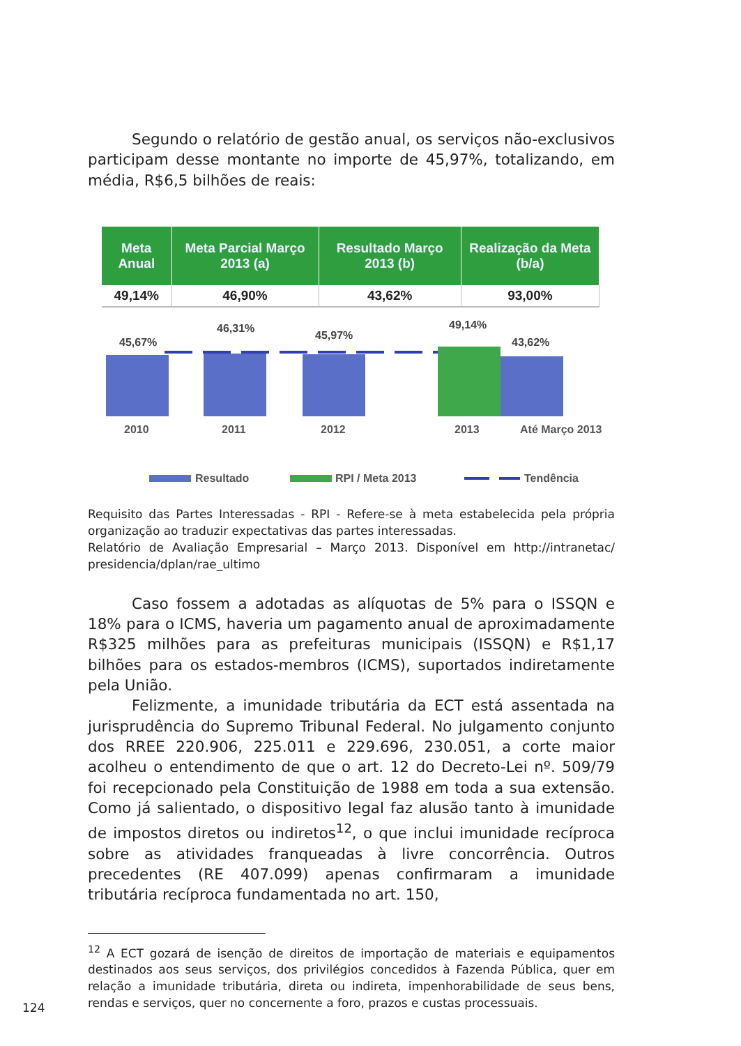Segundo o relatório de gestão anual, os serviços não-exclusivos participam desse montante no importe de 45,97%, totalizando, em média, R$6,5 bilhões de reais:
| Meta Anual | Meta Parcial Março 2013 (a) | Resultado Março 2013 (b) | Realização da Meta (b/a) |
| --- | --- | --- | --- |
| 49,14% | 46,90% | 43,62% | 93,00% |
45,67%
46,31%
45,97%
49,14%
43,62%
2010
2011
2012
2013
Até Março 2013
Resultado
RPI / Meta 2013
Tendência
Requisito das Partes Interessadas - RPI - Refere-se à meta estabelecida pela própria organização ao traduzir expectativas das partes interessadas.
Relatório de Avaliação Empresarial – Março 2013. Disponível em http://intranetac/ presidencia/dplan/rae_ultimo
Caso fossem a adotadas as alíquotas de 5% para o ISSQN e 18% para o ICMS, haveria um pagamento anual de aproximadamente R$325 milhões para as prefeituras municipais (ISSQN) e R$1,17 bilhões para os estados-membros (ICMS), suportados indiretamente pela União.
Felizmente, a imunidade tributária da ECT está assentada na jurisprudência do Supremo Tribunal Federal. No julgamento conjunto dos RREE 220.906, 225.011 e 229.696, 230.051, a corte maior acolheu o entendimento de que o art. 12 do Decreto-Lei nº. 509/79 foi recepcionado pela Constituição de 1988 em toda a sua extensão. Como já salientado, o dispositivo legal faz alusão tanto à imunidade de impostos diretos ou indiretos<sup>12</sup>, o que inclui imunidade recíproca sobre as atividades franqueadas à livre concorrência. Outros precedentes (RE 407.099) apenas confirmaram a imunidade tributária recíproca fundamentada no art. 150,
<sup>12</sup> A ECT gozará de isenção de direitos de importação de materiais e equipamentos destinados aos seus serviços, dos privilégios concedidos à Fazenda Pública, quer em relação a imunidade tributária, direta ou indireta, impenhorabilidade de seus bens, rendas e serviços, quer no concernente a foro, prazos e custas processuais.
124